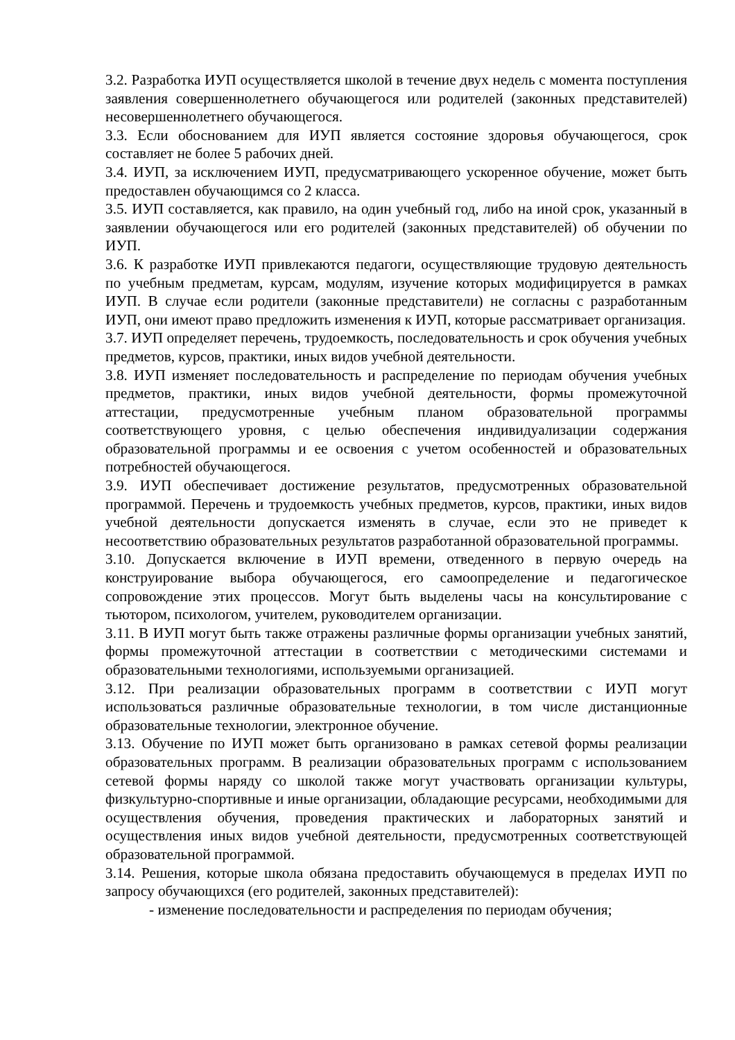3.2. Разработка ИУП осуществляется школой в течение двух недель с момента поступления заявления совершеннолетнего обучающегося или родителей (законных представителей) несовершеннолетнего обучающегося.
3.3. Если обоснованием для ИУП является состояние здоровья обучающегося, срок составляет не более 5 рабочих дней.
3.4. ИУП, за исключением ИУП, предусматривающего ускоренное обучение, может быть предоставлен обучающимся со 2 класса.
3.5. ИУП составляется, как правило, на один учебный год, либо на иной срок, указанный в заявлении обучающегося или его родителей (законных представителей) об обучении по ИУП.
3.6. К разработке ИУП привлекаются педагоги, осуществляющие трудовую деятельность по учебным предметам, курсам, модулям, изучение которых модифицируется в рамках ИУП. В случае если родители (законные представители) не согласны с разработанным ИУП, они имеют право предложить изменения к ИУП, которые рассматривает организация.
3.7. ИУП определяет перечень, трудоемкость, последовательность и срок обучения учебных предметов, курсов, практики, иных видов учебной деятельности.
3.8. ИУП изменяет последовательность и распределение по периодам обучения учебных предметов, практики, иных видов учебной деятельности, формы промежуточной аттестации, предусмотренные учебным планом образовательной программы соответствующего уровня, с целью обеспечения индивидуализации содержания образовательной программы и ее освоения с учетом особенностей и образовательных потребностей обучающегося.
3.9. ИУП обеспечивает достижение результатов, предусмотренных образовательной программой. Перечень и трудоемкость учебных предметов, курсов, практики, иных видов учебной деятельности допускается изменять в случае, если это не приведет к несоответствию образовательных результатов разработанной образовательной программы.
3.10. Допускается включение в ИУП времени, отведенного в первую очередь на конструирование выбора обучающегося, его самоопределение и педагогическое сопровождение этих процессов. Могут быть выделены часы на консультирование с тьютором, психологом, учителем, руководителем организации.
3.11. В ИУП могут быть также отражены различные формы организации учебных занятий, формы промежуточной аттестации в соответствии с методическими системами и образовательными технологиями, используемыми организацией.
3.12. При реализации образовательных программ в соответствии с ИУП могут использоваться различные образовательные технологии, в том числе дистанционные образовательные технологии, электронное обучение.
3.13. Обучение по ИУП может быть организовано в рамках сетевой формы реализации образовательных программ. В реализации образовательных программ с использованием сетевой формы наряду со школой также могут участвовать организации культуры, физкультурно-спортивные и иные организации, обладающие ресурсами, необходимыми для осуществления обучения, проведения практических и лабораторных занятий и осуществления иных видов учебной деятельности, предусмотренных соответствующей образовательной программой.
3.14. Решения, которые школа обязана предоставить обучающемуся в пределах ИУП по запросу обучающихся (его родителей, законных представителей):
- изменение последовательности и распределения по периодам обучения;